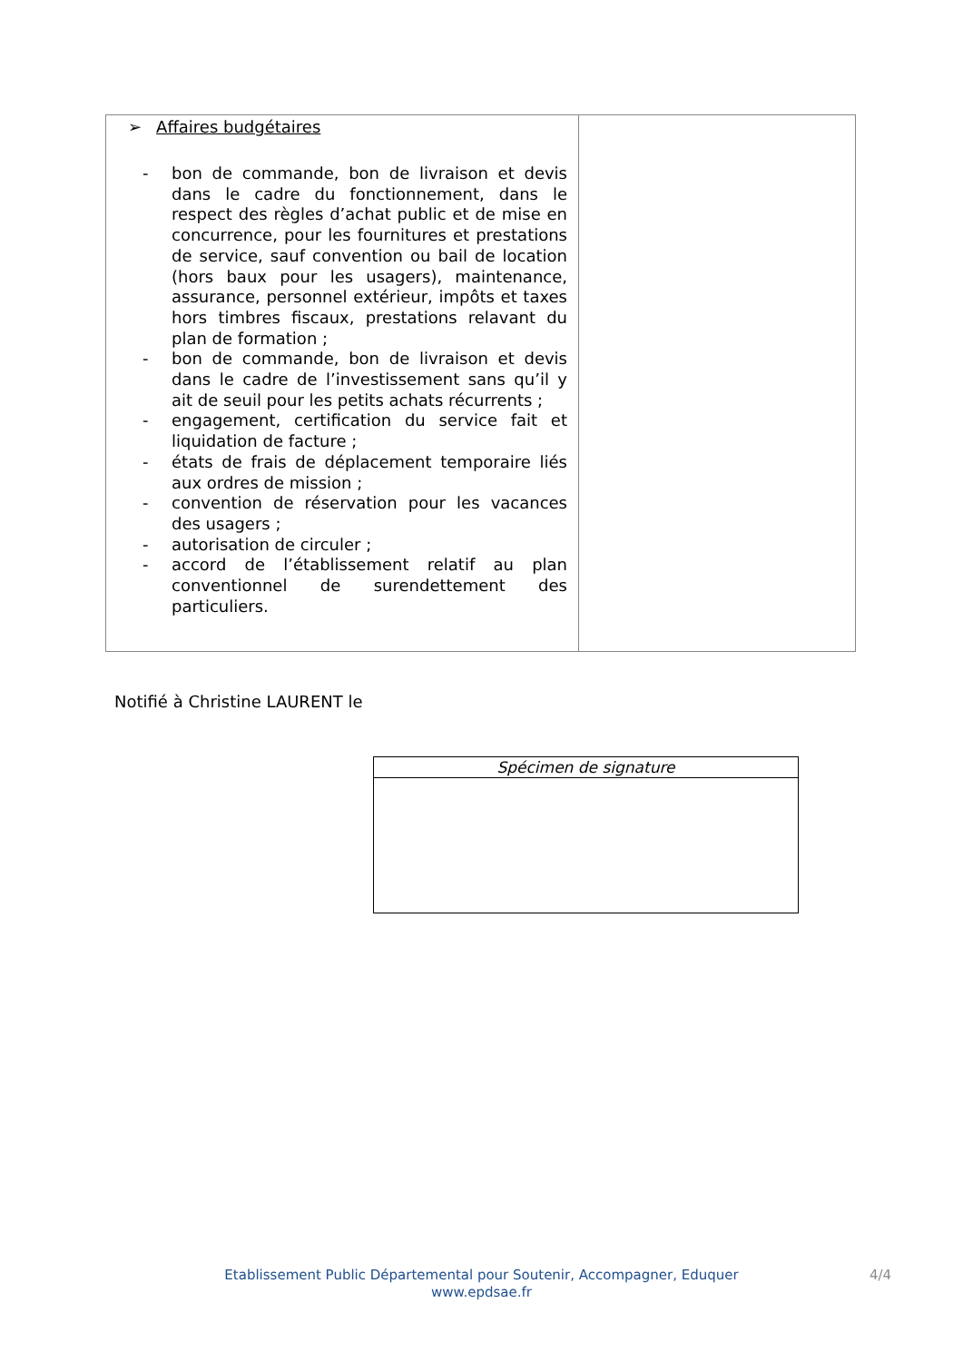| ➢ Affaires budgétaires - bon de commande, bon de livraison et devis dans le cadre du fonctionnement, dans le respect des règles d’achat public et de mise en concurrence, pour les fournitures et prestations de service, sauf convention ou bail de location (hors baux pour les usagers), maintenance, assurance, personnel extérieur, impôts et taxes hors timbres fiscaux, prestations relavant du plan de formation ; - bon de commande, bon de livraison et devis dans le cadre de l’investissement sans qu’il y ait de seuil pour les petits achats récurrents ; - engagement, certification du service fait et liquidation de facture ; - états de frais de déplacement temporaire liés aux ordres de mission ; - convention de réservation pour les vacances des usagers ; - autorisation de circuler ; - accord de l’établissement relatif au plan conventionnel de surendettement des particuliers. | |
Notifié à Christine LAURENT le
| Spécimen de signature |
Etablissement Public Départemental pour Soutenir, Accompagner, Eduquer
www.epdsae.fr
4/4